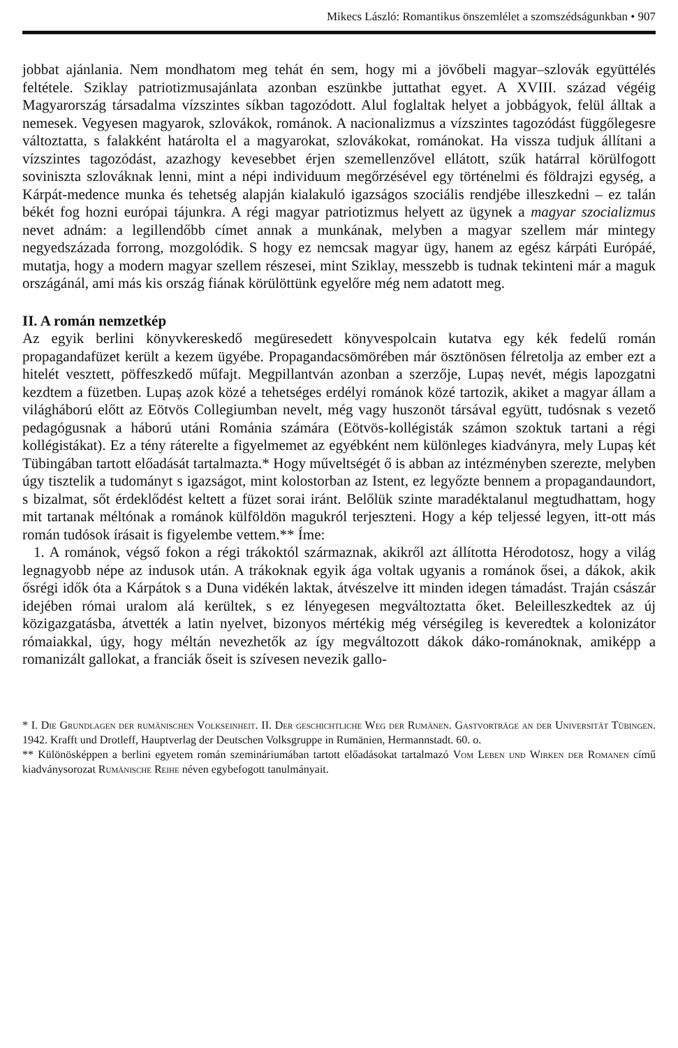Mikecs László: Romantikus önszemlélet a szomszédságunkban • 907
jobbat ajánlania. Nem mondhatom meg tehát én sem, hogy mi a jövőbeli magyar–szlovák együttélés feltétele. Sziklay patriotizmusajánlata azonban eszünkbe juttathat egyet. A XVIII. század végéig Magyarország társadalma vízszintes síkban tagozódott. Alul foglaltak helyet a jobbágyok, felül álltak a nemesek. Vegyesen magyarok, szlovákok, románok. A nacionalizmus a vízszintes tagozódást függőlegesre változtatta, s falakként határolta el a magyarokat, szlovákokat, románokat. Ha vissza tudjuk állítani a vízszintes tagozódást, azazhogy kevesebbet érjen szemellenzővel ellátott, szűk határral körülfogott soviniszta szlováknak lenni, mint a népi individuum megőrzésével egy történelmi és földrajzi egység, a Kárpát-medence munka és tehetség alapján kialakuló igazságos szociális rendjébe illeszkedni – ez talán békét fog hozni európai tájunkra. A régi magyar patriotizmus helyett az ügynek a magyar szocializmus nevet adnám: a legillendőbb címet annak a munkának, melyben a magyar szellem már mintegy negyedszázada forrong, mozgolódik. S hogy ez nemcsak magyar ügy, hanem az egész kárpáti Európáé, mutatja, hogy a modern magyar szellem részesei, mint Sziklay, messzebb is tudnak tekinteni már a maguk országánál, ami más kis ország fiának körülöttünk egyelőre még nem adatott meg.
II. A román nemzetkép
Az egyik berlini könyvkereskedő megüresedett könyvespolcain kutatva egy kék fedelű román propagandafüzet került a kezem ügyébe. Propagandacsömörében már ösztönösen félretolja az ember ezt a hitelét vesztett, pöffeszkedő műfajt. Megpillantván azonban a szerzője, Lupaș nevét, mégis lapozgatni kezdtem a füzetben. Lupaș azok közé a tehetséges erdélyi románok közé tartozik, akiket a magyar állam a világháború előtt az Eötvös Collegiumban nevelt, még vagy huszonöt társával együtt, tudósnak s vezető pedagógusnak a háború utáni Románia számára (Eötvös-kollégisták számon szoktuk tartani a régi kollégistákat). Ez a tény ráterelte a figyelmemet az egyébként nem különleges kiadványra, mely Lupaș két Tübingában tartott előadását tartalmazta.* Hogy műveltségét ő is abban az intézményben szerezte, melyben úgy tisztelik a tudományt s igazságot, mint kolostorban az Istent, ez legyőzte bennem a propagandaundort, s bizalmat, sőt érdeklődést keltett a füzet sorai iránt. Belőlük szinte maradéktalanul megtudhattam, hogy mit tartanak méltónak a románok külföldön magukról terjeszteni. Hogy a kép teljessé legyen, itt-ott más román tudósok írásait is figyelembe vettem.** Íme:
1. A románok, végső fokon a régi trákoktól származnak, akikről azt állította Hérodotosz, hogy a világ legnagyobb népe az indusok után. A trákoknak egyik ága voltak ugyanis a románok ősei, a dákok, akik ősrégi idők óta a Kárpátok s a Duna vidékén laktak, átvészelve itt minden idegen támadást. Traján császár idejében római uralom alá kerültek, s ez lényegesen megváltoztatta őket. Beleilleszkedtek az új közigazgatásba, átvették a latin nyelvet, bizonyos mértékig még vérségileg is keveredtek a kolonizátor rómaiakkal, úgy, hogy méltán nevezhetők az így megváltozott dákok dáko-románoknak, amiképp a romanizált gallokat, a franciák őseit is szívesen nevezik gallo-
* I. Die Grundlagen der rumänischen Volkseinheit. II. Der geschichtliche Weg der Rumänen. Gastvorträge an der Universität Tübingen. 1942. Krafft und Drotleff, Hauptverlag der Deutschen Volksgruppe in Rumänien, Hermannstadt. 60. o.
** Különösképpen a berlini egyetem román szemináriumában tartott előadásokat tartalmazó Vom Leben und Wirken der Romanen című kiadványsorozat Rumänische Reihe néven egybefogott tanulmányait.